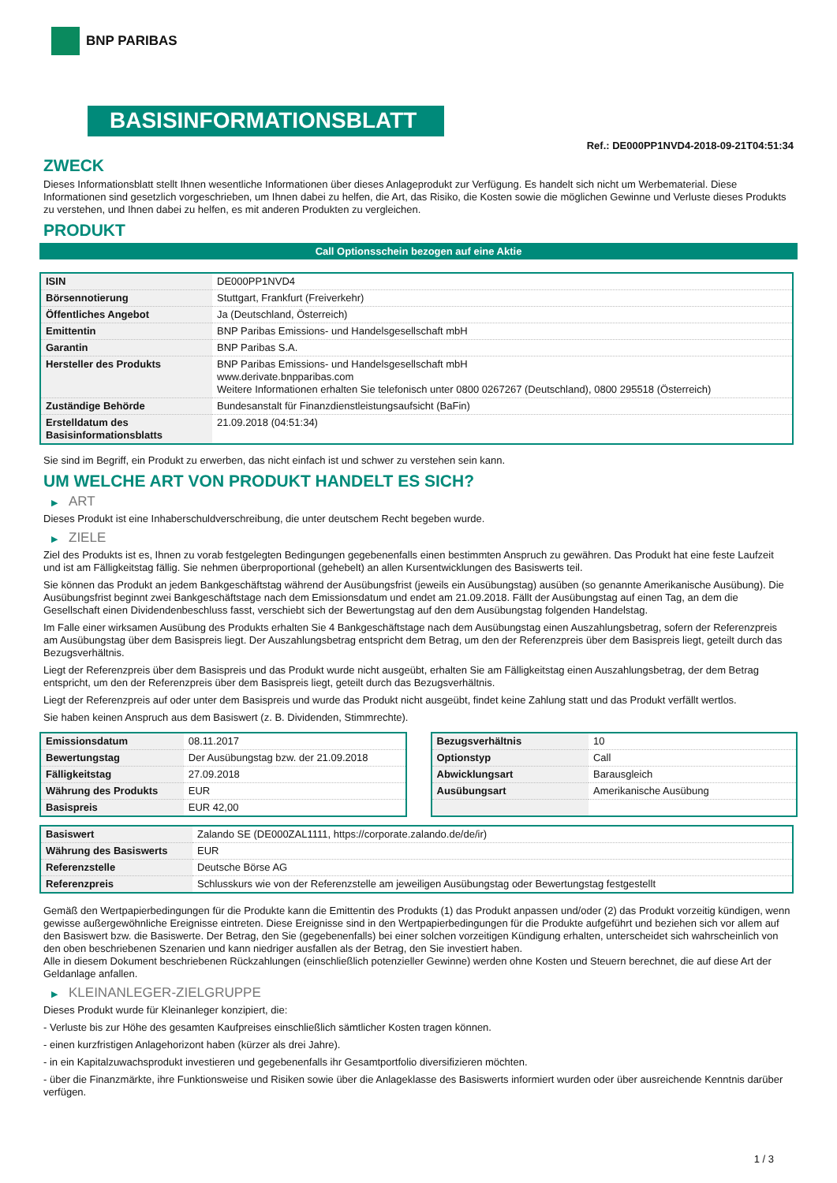BNP PARIBAS
BASISINFORMATIONSBLATT
Ref.: DE000PP1NVD4-2018-09-21T04:51:34
ZWECK
Dieses Informationsblatt stellt Ihnen wesentliche Informationen über dieses Anlageprodukt zur Verfügung. Es handelt sich nicht um Werbematerial. Diese Informationen sind gesetzlich vorgeschrieben, um Ihnen dabei zu helfen, die Art, das Risiko, die Kosten sowie die möglichen Gewinne und Verluste dieses Produkts zu verstehen, und Ihnen dabei zu helfen, es mit anderen Produkten zu vergleichen.
PRODUKT
Call Optionsschein bezogen auf eine Aktie
| ISIN | DE000PP1NVD4 |
| Börsennotierung | Stuttgart, Frankfurt (Freiverkehr) |
| Öffentliches Angebot | Ja (Deutschland, Österreich) |
| Emittentin | BNP Paribas Emissions- und Handelsgesellschaft mbH |
| Garantin | BNP Paribas S.A. |
| Hersteller des Produkts | BNP Paribas Emissions- und Handelsgesellschaft mbH www.derivate.bnpparibas.com Weitere Informationen erhalten Sie telefonisch unter 0800 0267267 (Deutschland), 0800 295518 (Österreich) |
| Zuständige Behörde | Bundesanstalt für Finanzdienstleistungsaufsicht (BaFin) |
| Erstelldatum des Basisinformationsblatts | 21.09.2018 (04:51:34) |
Sie sind im Begriff, ein Produkt zu erwerben, das nicht einfach ist und schwer zu verstehen sein kann.
UM WELCHE ART VON PRODUKT HANDELT ES SICH?
▶ ART
Dieses Produkt ist eine Inhaberschuldverschreibung, die unter deutschem Recht begeben wurde.
▶ ZIELE
Ziel des Produkts ist es, Ihnen zu vorab festgelegten Bedingungen gegebenenfalls einen bestimmten Anspruch zu gewähren. Das Produkt hat eine feste Laufzeit und ist am Fälligkeitstag fällig. Sie nehmen überproportional (gehebelt) an allen Kursentwicklungen des Basiswerts teil.
Sie können das Produkt an jedem Bankgeschäftstag während der Ausübungsfrist (jeweils ein Ausübungstag) ausüben (so genannte Amerikanische Ausübung). Die Ausübungsfrist beginnt zwei Bankgeschäftstage nach dem Emissionsdatum und endet am 21.09.2018. Fällt der Ausübungstag auf einen Tag, an dem die Gesellschaft einen Dividendenbeschluss fasst, verschiebt sich der Bewertungstag auf den dem Ausübungstag folgenden Handelstag.
Im Falle einer wirksamen Ausübung des Produkts erhalten Sie 4 Bankgeschäftstage nach dem Ausübungstag einen Auszahlungsbetrag, sofern der Referenzpreis am Ausübungstag über dem Basispreis liegt. Der Auszahlungsbetrag entspricht dem Betrag, um den der Referenzpreis über dem Basispreis liegt, geteilt durch das Bezugsverhältnis.
Liegt der Referenzpreis über dem Basispreis und das Produkt wurde nicht ausgeübt, erhalten Sie am Fälligkeitstag einen Auszahlungsbetrag, der dem Betrag entspricht, um den der Referenzpreis über dem Basispreis liegt, geteilt durch das Bezugsverhältnis.
Liegt der Referenzpreis auf oder unter dem Basispreis und wurde das Produkt nicht ausgeübt, findet keine Zahlung statt und das Produkt verfällt wertlos.
Sie haben keinen Anspruch aus dem Basiswert (z. B. Dividenden, Stimmrechte).
| Emissionsdatum | 08.11.2017 |
| Bewertungstag | Der Ausübungstag bzw. der 21.09.2018 |
| Fälligkeitstag | 27.09.2018 |
| Währung des Produkts | EUR |
| Basispreis | EUR 42,00 |
| Bezugsverhältnis | 10 |
| Optionstyp | Call |
| Abwicklungsart | Barausgleich |
| Ausübungsart | Amerikanische Ausübung |
| Basiswert | Zalando SE (DE000ZAL1111, https://corporate.zalando.de/de/ir) |
| Währung des Basiswerts | EUR |
| Referenzstelle | Deutsche Börse AG |
| Referenzpreis | Schlusskurs wie von der Referenzstelle am jeweiligen Ausübungstag oder Bewertungstag festgestellt |
Gemäß den Wertpapierbedingungen für die Produkte kann die Emittentin des Produkts (1) das Produkt anpassen und/oder (2) das Produkt vorzeitig kündigen, wenn gewisse außergewöhnliche Ereignisse eintreten. Diese Ereignisse sind in den Wertpapierbedingungen für die Produkte aufgeführt und beziehen sich vor allem auf den Basiswert bzw. die Basiswerte. Der Betrag, den Sie (gegebenenfalls) bei einer solchen vorzeitigen Kündigung erhalten, unterscheidet sich wahrscheinlich von den oben beschriebenen Szenarien und kann niedriger ausfallen als der Betrag, den Sie investiert haben.
Alle in diesem Dokument beschriebenen Rückzahlungen (einschließlich potenzieller Gewinne) werden ohne Kosten und Steuern berechnet, die auf diese Art der Geldanlage anfallen.
▶ KLEINANLEGER-ZIELGRUPPE
Dieses Produkt wurde für Kleinanleger konzipiert, die:
- Verluste bis zur Höhe des gesamten Kaufpreises einschließlich sämtlicher Kosten tragen können.
- einen kurzfristigen Anlagehorizont haben (kürzer als drei Jahre).
- in ein Kapitalzuwachsprodukt investieren und gegebenenfalls ihr Gesamtportfolio diversifizieren möchten.
- über die Finanzmärkte, ihre Funktionsweise und Risiken sowie über die Anlageklasse des Basiswerts informiert wurden oder über ausreichende Kenntnis darüber verfügen.
1 / 3